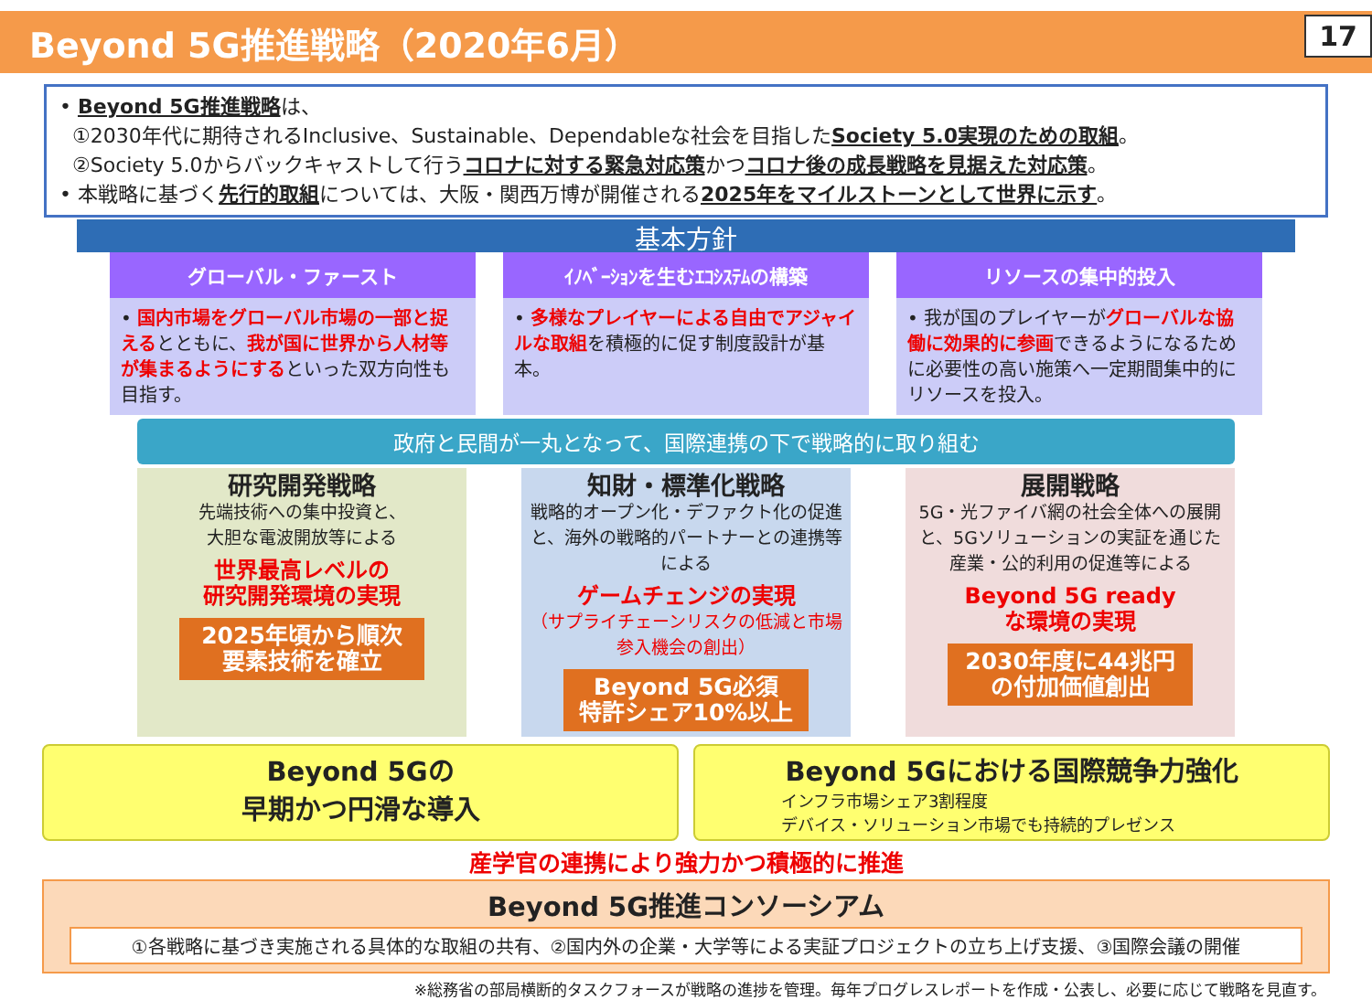Beyond 5G推進戦略（2020年6月）
17
• Beyond 5G推進戦略は、
①2030年代に期待されるInclusive、Sustainable、Dependableな社会を目指したSociety 5.0実現のための取組。
②Society 5.0からバックキャストして行うコロナに対する緊急対応策かつコロナ後の成長戦略を見据えた対応策。
• 本戦略に基づく先行的取組については、大阪・関西万博が開催される2025年をマイルストーンとして世界に示す。
基本方針
グローバル・ファースト
• 国内市場をグローバル市場の一部と捉えるとともに、我が国に世界から人材等が集まるようにするといった双方向性も目指す。
ｲﾉﾍﾞｰｼｮﾝを生むｴｺｼｽﾃﾑの構築
• 多様なプレイヤーによる自由でアジャイルな取組を積極的に促す制度設計が基本。
リソースの集中的投入
• 我が国のプレイヤーがグローバルな協働に効果的に参画できるようになるために必要性の高い施策へ一定期間集中的にリソースを投入。
政府と民間が一丸となって、国際連携の下で戦略的に取り組む
研究開発戦略
先端技術への集中投資と、
大胆な電波開放等による
世界最高レベルの
研究開発環境の実現
2025年頃から順次
要素技術を確立
知財・標準化戦略
戦略的オープン化・デファクト化の促進と、海外の戦略的パートナーとの連携等による
ゲームチェンジの実現
（サプライチェーンリスクの低減と市場参入機会の創出）
Beyond 5G必須
特許シェア10%以上
展開戦略
5G・光ファイバ網の社会全体への展開と、5Gソリューションの実証を通じた産業・公的利用の促進等による
Beyond 5G ready
な環境の実現
2030年度に44兆円
の付加価値創出
Beyond 5Gの
早期かつ円滑な導入
Beyond 5Gにおける国際競争力強化
インフラ市場シェア3割程度
デバイス・ソリューション市場でも持続的プレゼンス
産学官の連携により強力かつ積極的に推進
Beyond 5G推進コンソーシアム
①各戦略に基づき実施される具体的な取組の共有、②国内外の企業・大学等による実証プロジェクトの立ち上げ支援、③国際会議の開催
※総務省の部局横断的タスクフォースが戦略の進捗を管理。毎年プログレスレポートを作成・公表し、必要に応じて戦略を見直す。